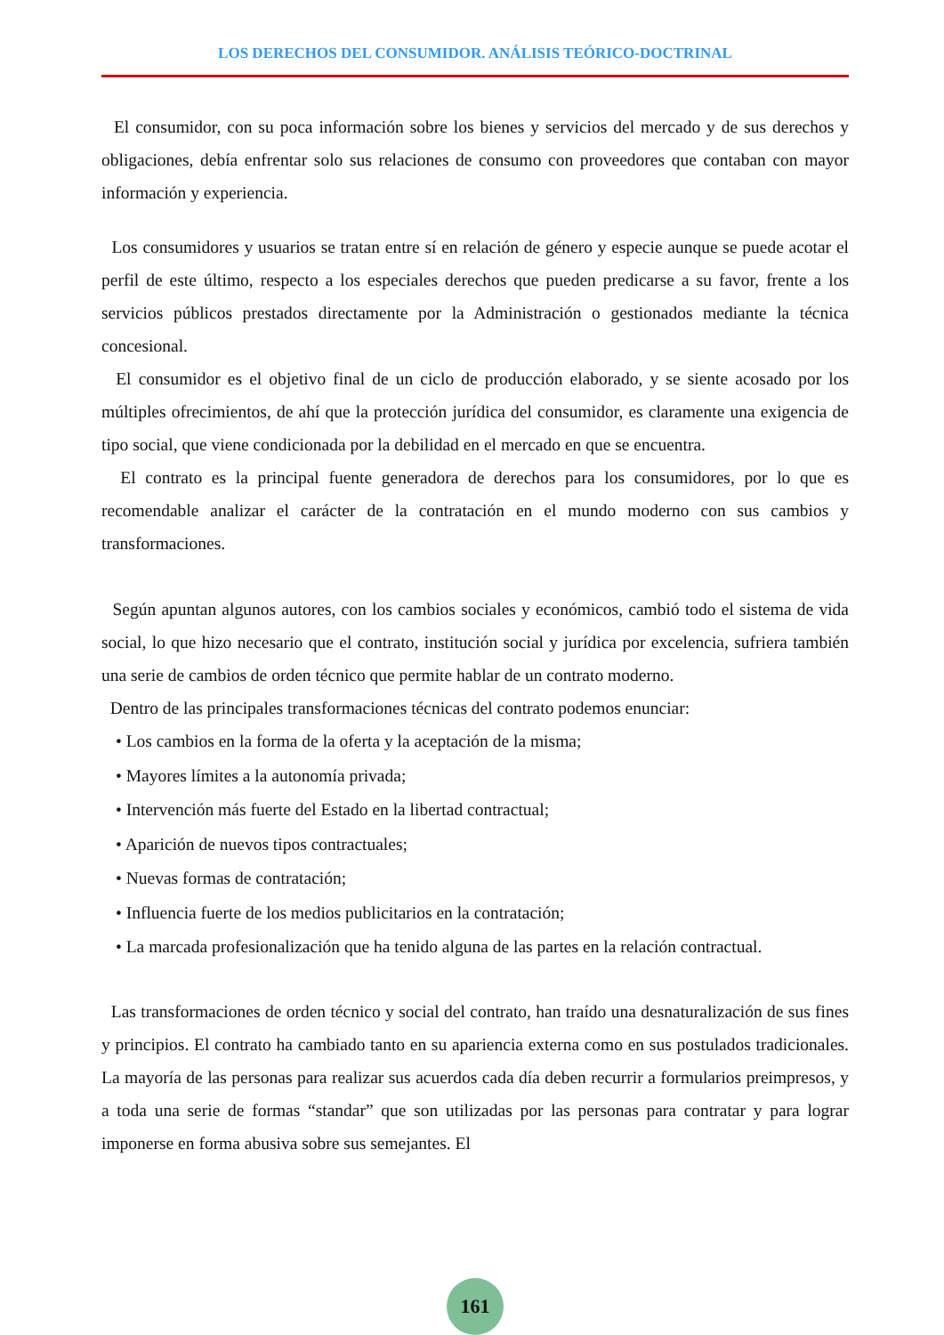LOS DERECHOS DEL CONSUMIDOR. ANÁLISIS TEÓRICO-DOCTRINAL
El consumidor, con su poca información sobre los bienes y servicios del mercado y de sus derechos y obligaciones, debía enfrentar solo sus relaciones de consumo con proveedores que contaban con mayor información y experiencia.
Los consumidores y usuarios se tratan entre sí en relación de género y especie aunque se puede acotar el perfil de este último, respecto a los especiales derechos que pueden predicarse a su favor, frente a los servicios públicos prestados directamente por la Administración o gestionados mediante la técnica concesional.
El consumidor es el objetivo final de un ciclo de producción elaborado, y se siente acosado por los múltiples ofrecimientos, de ahí que la protección jurídica del consumidor, es claramente una exigencia de tipo social, que viene condicionada por la debilidad en el mercado en que se encuentra.
El contrato es la principal fuente generadora de derechos para los consumidores, por lo que es recomendable analizar el carácter de la contratación en el mundo moderno con sus cambios y transformaciones.
Según apuntan algunos autores, con los cambios sociales y económicos, cambió todo el sistema de vida social, lo que hizo necesario que el contrato, institución social y jurídica por excelencia, sufriera también una serie de cambios de orden técnico que permite hablar de un contrato moderno.
Dentro de las principales transformaciones técnicas del contrato podemos enunciar:
• Los cambios en la forma de la oferta y la aceptación de la misma;
• Mayores límites a la autonomía privada;
• Intervención más fuerte del Estado en la libertad contractual;
• Aparición de nuevos tipos contractuales;
• Nuevas formas de contratación;
• Influencia fuerte de los medios publicitarios en la contratación;
• La marcada profesionalización que ha tenido alguna de las partes en la relación contractual.
Las transformaciones de orden técnico y social del contrato, han traído una desnaturalización de sus fines y principios. El contrato ha cambiado tanto en su apariencia externa como en sus postulados tradicionales. La mayoría de las personas para realizar sus acuerdos cada día deben recurrir a formularios preimpresos, y a toda una serie de formas “standar” que son utilizadas por las personas para contratar y para lograr imponerse en forma abusiva sobre sus semejantes. El
161